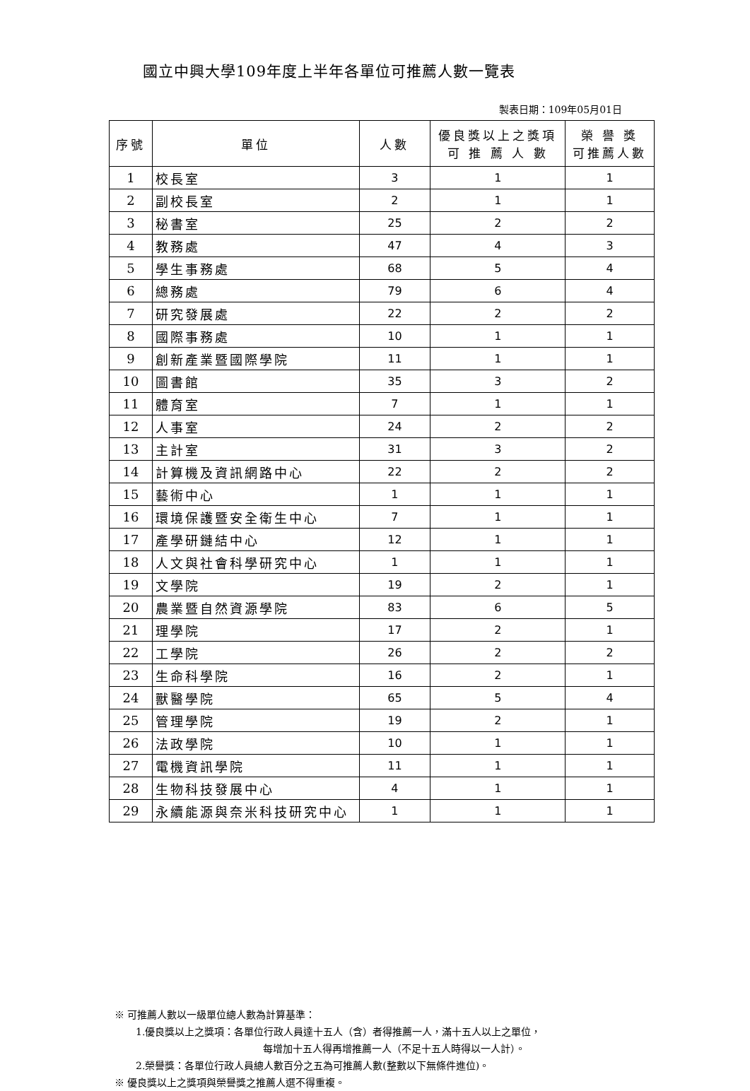國立中興大學109年度上半年各單位可推薦人數一覽表
製表日期：109年05月01日
| 序號 | 單位 | 人數 | 優良獎以上之獎項 可 推 薦 人 數 | 榮 譽 獎 可推薦人數 |
| --- | --- | --- | --- | --- |
| 1 | 校長室 | 3 | 1 | 1 |
| 2 | 副校長室 | 2 | 1 | 1 |
| 3 | 秘書室 | 25 | 2 | 2 |
| 4 | 教務處 | 47 | 4 | 3 |
| 5 | 學生事務處 | 68 | 5 | 4 |
| 6 | 總務處 | 79 | 6 | 4 |
| 7 | 研究發展處 | 22 | 2 | 2 |
| 8 | 國際事務處 | 10 | 1 | 1 |
| 9 | 創新產業暨國際學院 | 11 | 1 | 1 |
| 10 | 圖書館 | 35 | 3 | 2 |
| 11 | 體育室 | 7 | 1 | 1 |
| 12 | 人事室 | 24 | 2 | 2 |
| 13 | 主計室 | 31 | 3 | 2 |
| 14 | 計算機及資訊網路中心 | 22 | 2 | 2 |
| 15 | 藝術中心 | 1 | 1 | 1 |
| 16 | 環境保護暨安全衛生中心 | 7 | 1 | 1 |
| 17 | 產學研鏈結中心 | 12 | 1 | 1 |
| 18 | 人文與社會科學研究中心 | 1 | 1 | 1 |
| 19 | 文學院 | 19 | 2 | 1 |
| 20 | 農業暨自然資源學院 | 83 | 6 | 5 |
| 21 | 理學院 | 17 | 2 | 1 |
| 22 | 工學院 | 26 | 2 | 2 |
| 23 | 生命科學院 | 16 | 2 | 1 |
| 24 | 獸醫學院 | 65 | 5 | 4 |
| 25 | 管理學院 | 19 | 2 | 1 |
| 26 | 法政學院 | 10 | 1 | 1 |
| 27 | 電機資訊學院 | 11 | 1 | 1 |
| 28 | 生物科技發展中心 | 4 | 1 | 1 |
| 29 | 永續能源與奈米科技研究中心 | 1 | 1 | 1 |
※ 可推薦人數以一級單位總人數為計算基準：
1.優良獎以上之獎項：各單位行政人員達十五人（含）者得推薦一人，滿十五人以上之單位，
每增加十五人得再增推薦一人（不足十五人時得以一人計）。
2.榮譽獎：各單位行政人員總人數百分之五為可推薦人數(整數以下無條件進位)。
※ 優良獎以上之獎項與榮譽獎之推薦人選不得重複。